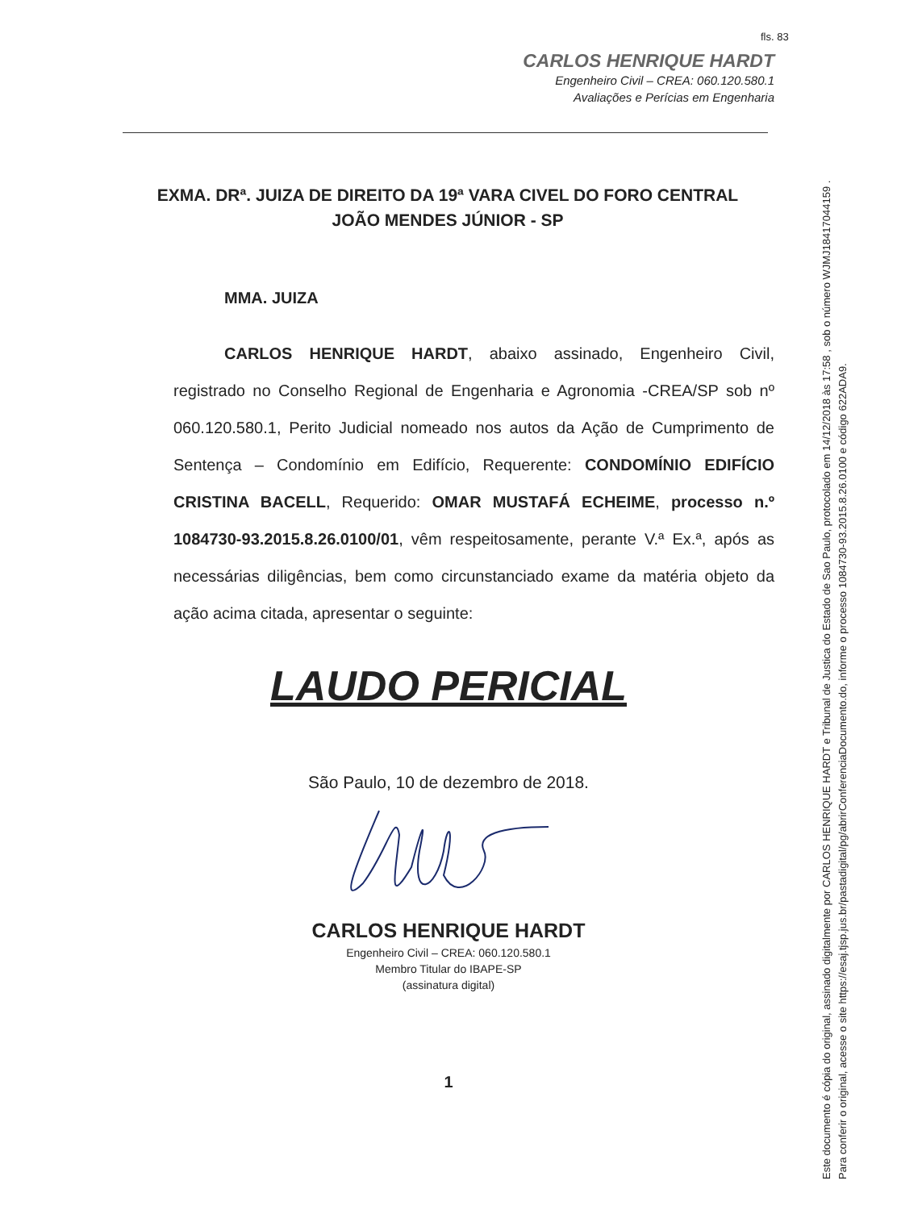fls. 83
CARLOS HENRIQUE HARDT
Engenheiro Civil – CREA: 060.120.580.1
Avaliações e Perícias em Engenharia
EXMA. DRª. JUIZA DE DIREITO DA 19ª VARA CIVEL DO FORO CENTRAL
JOÃO MENDES JÚNIOR - SP
MMA. JUIZA
CARLOS HENRIQUE HARDT, abaixo assinado, Engenheiro Civil, registrado no Conselho Regional de Engenharia e Agronomia -CREA/SP sob nº 060.120.580.1, Perito Judicial nomeado nos autos da Ação de Cumprimento de Sentença – Condomínio em Edifício, Requerente: CONDOMÍNIO EDIFÍCIO CRISTINA BACELL, Requerido: OMAR MUSTAFÁ ECHEIME, processo n.º 1084730-93.2015.8.26.0100/01, vêm respeitosamente, perante V.ª Ex.ª, após as necessárias diligências, bem como circunstanciado exame da matéria objeto da ação acima citada, apresentar o seguinte:
LAUDO PERICIAL
São Paulo, 10 de dezembro de 2018.
CARLOS HENRIQUE HARDT
Engenheiro Civil – CREA: 060.120.580.1
Membro Titular do IBAPE-SP
(assinatura digital)
1
Este documento é cópia do original, assinado digitalmente por CARLOS HENRIQUE HARDT e Tribunal de Justica do Estado de Sao Paulo, protocolado em 14/12/2018 às 17:58 , sob o número WJMJ18417044159 .
Para conferir o original, acesse o site https://esaj.tjsp.jus.br/pastadigital/pg/abrirConferenciaDocumento.do, informe o processo 1084730-93.2015.8.26.0100 e código 622ADA9.